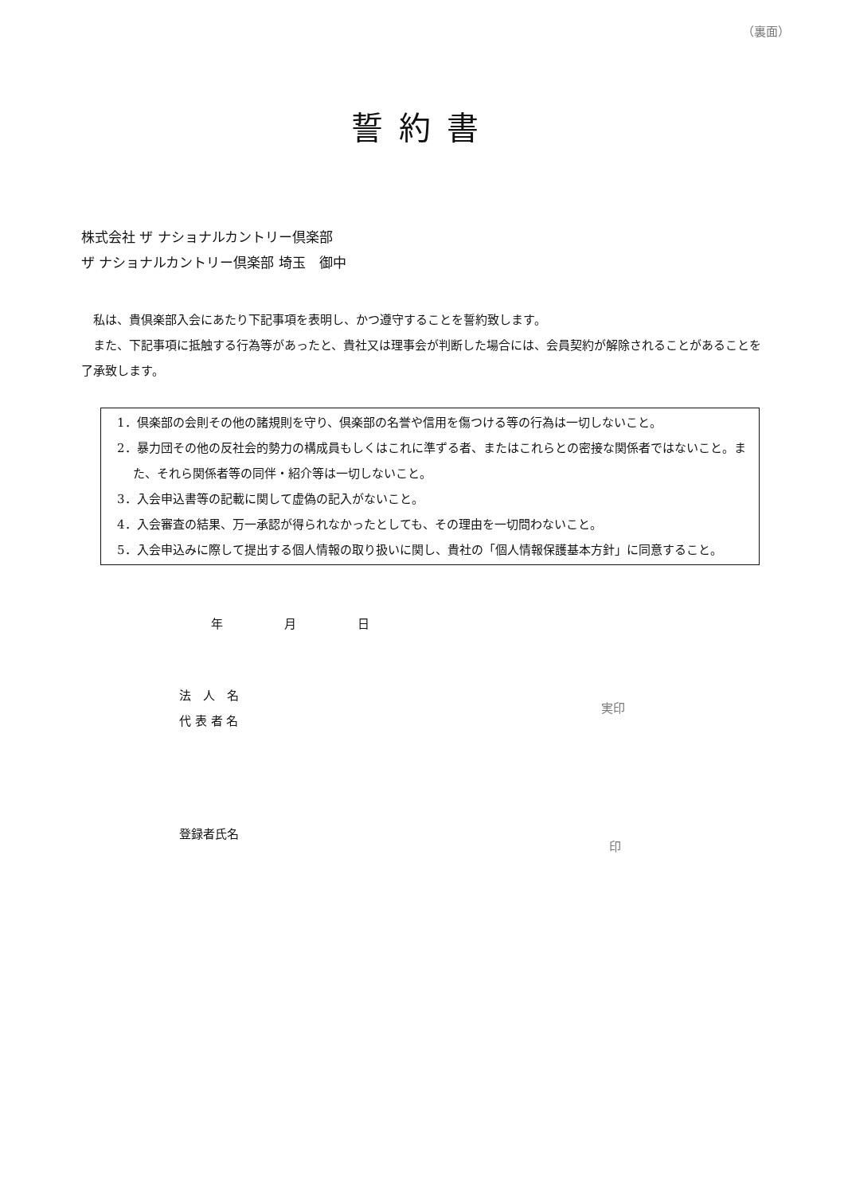（裏面）
誓約書
株式会社 ザ ナショナルカントリー倶楽部
ザ ナショナルカントリー倶楽部 埼玉　御中
　私は、貴倶楽部入会にあたり下記事項を表明し、かつ遵守することを誓約致します。
　また、下記事項に抵触する行為等があったと、貴社又は理事会が判断した場合には、会員契約が解除されることがあることを了承致します。
1．倶楽部の会則その他の諸規則を守り、倶楽部の名誉や信用を傷つける等の行為は一切しないこと。
2．暴力団その他の反社会的勢力の構成員もしくはこれに準ずる者、またはこれらとの密接な関係者ではないこと。また、それら関係者等の同伴・紹介等は一切しないこと。
3．入会申込書等の記載に関して虚偽の記入がないこと。
4．入会審査の結果、万一承認が得られなかったとしても、その理由を一切問わないこと。
5．入会申込みに際して提出する個人情報の取り扱いに関し、貴社の「個人情報保護基本方針」に同意すること。
年 月 日
法　人　名
代 表 者 名
実印
登録者氏名
印